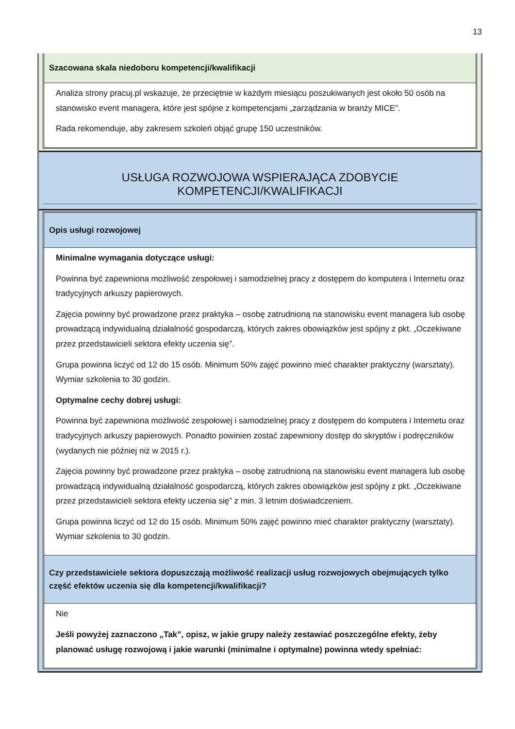13
Szacowana skala niedoboru kompetencji/kwalifikacji
Analiza strony pracuj.pl wskazuje, że przeciętnie w każdym miesiącu poszukiwanych jest około 50 osób na stanowisko event managera, które jest spójne z kompetencjami „zarządzania w branży MICE”.
Rada rekomenduje, aby zakresem szkoleń objąć grupę 150 uczestników.
USŁUGA ROZWOJOWA WSPIERAJĄCA ZDOBYCIE KOMPETENCJI/KWALIFIKACJI
Opis usługi rozwojowej
Minimalne wymagania dotyczące usługi:
Powinna być zapewniona możliwość zespołowej i samodzielnej pracy z dostępem do komputera i Internetu oraz tradycyjnych arkuszy papierowych.
Zajęcia powinny być prowadzone przez praktyka – osobę zatrudnioną na stanowisku event managera lub osobę prowadzącą indywidualną działalność gospodarczą, których zakres obowiązków jest spójny z pkt. „Oczekiwane przez przedstawicieli sektora efekty uczenia się”.
Grupa powinna liczyć od 12 do 15 osób. Minimum 50% zajęć powinno mieć charakter praktyczny (warsztaty). Wymiar szkolenia to 30 godzin.
Optymalne cechy dobrej usługi:
Powinna być zapewniona możliwość zespołowej i samodzielnej pracy z dostępem do komputera i Internetu oraz tradycyjnych arkuszy papierowych. Ponadto powinien zostać zapewniony dostęp do skryptów i podręczników (wydanych nie później niż w 2015 r.).
Zajęcia powinny być prowadzone przez praktyka – osobę zatrudnioną na stanowisku event managera lub osobę prowadzącą indywidualną działalność gospodarczą, których zakres obowiązków jest spójny z pkt. „Oczekiwane przez przedstawicieli sektora efekty uczenia się” z min. 3 letnim doświadczeniem.
Grupa powinna liczyć od 12 do 15 osób. Minimum 50% zajęć powinno mieć charakter praktyczny (warsztaty). Wymiar szkolenia to 30 godzin.
Czy przedstawiciele sektora dopuszczają możliwość realizacji usług rozwojowych obejmujących tylko część efektów uczenia się dla kompetencji/kwalifikacji?
Nie
Jeśli powyżej zaznaczono „Tak”, opisz, w jakie grupy należy zestawiać poszczególne efekty, żeby planować usługę rozwojową i jakie warunki (minimalne i optymalne) powinna wtedy spełniać: